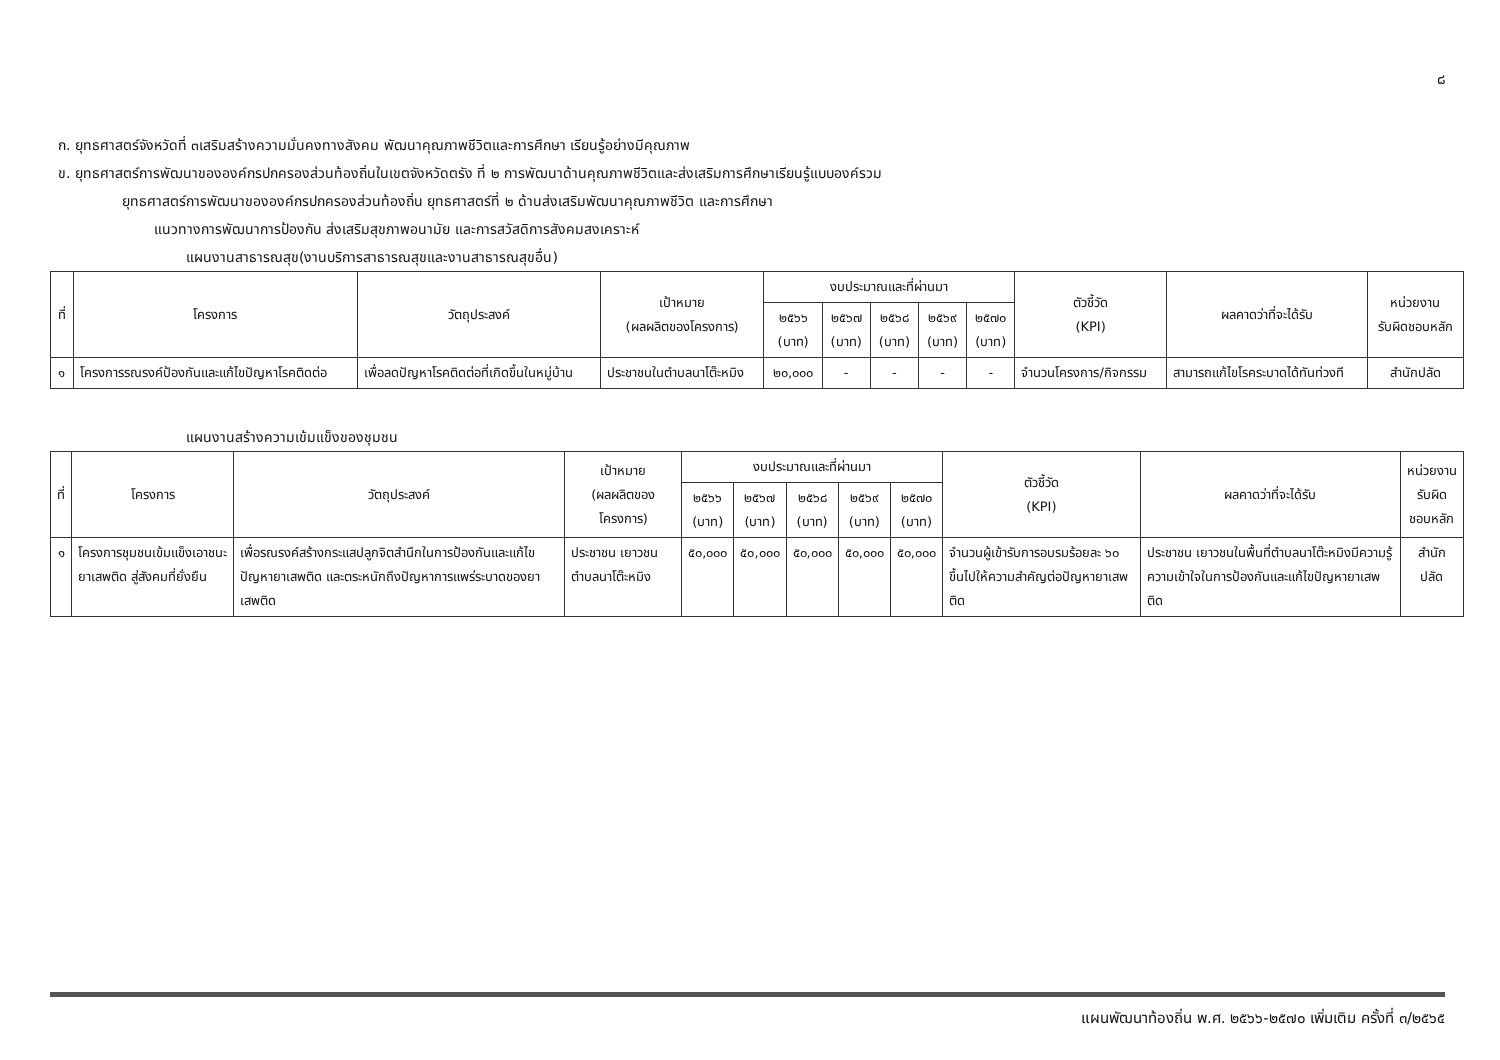๘
ก. ยุทธศาสตร์จังหวัดที่ ๓เสริมสร้างความมั่นคงทางสังคม พัฒนาคุณภาพชีวิตและการศึกษา เรียนรู้อย่างมีคุณภาพ
ข. ยุทธศาสตร์การพัฒนาขององค์กรปกครองส่วนท้องถิ่นในเขตจังหวัดตรัง ที่ ๒ การพัฒนาด้านคุณภาพชีวิตและส่งเสริมการศึกษาเรียนรู้แบบองค์รวม
ยุทธศาสตร์การพัฒนาขององค์กรปกครองส่วนท้องถิ่น ยุทธศาสตร์ที่ ๒ ด้านส่งเสริมพัฒนาคุณภาพชีวิต และการศึกษา
แนวทางการพัฒนาการป้องกัน ส่งเสริมสุขภาพอนามัย และการสวัสดิการสังคมสงเคราะห์
แผนงานสาธารณสุข(งานบริการสาธารณสุขและงานสาธารณสุขอื่น)
| ที่ | โครงการ | วัตถุประสงค์ | เป้าหมาย (ผลผลิตของโครงการ) | งบประมาณและที่ผ่านมา | | | | | ตัวชี้วัด (KPI) | ผลคาดว่าที่จะได้รับ | หน่วยงาน รับผิดชอบหลัก |
| --- | --- | --- | --- | --- | --- | --- | --- | --- | --- | --- | --- |
| | | | | ๒๕๖๖ (บาท) | ๒๕๖๗ (บาท) | ๒๕๖๘ (บาท) | ๒๕๖๙ (บาท) | ๒๕๗๐ (บาท) | | | |
| ๑ | โครงการรณรงค์ป้องกันและแก้ไขปัญหาโรคติดต่อ | เพื่อลดปัญหาโรคติดต่อที่เกิดขึ้นในหมู่บ้าน | ประชาชนในตำบลนาโต๊ะหมิง | ๒๐,๐๐๐ | - | - | - | - | จำนวนโครงการ/กิจกรรม | สามารถแก้ไขโรคระบาดได้ทันท่วงที | สำนักปลัด |
แผนงานสร้างความเข้มแข็งของชุมชน
| ที่ | โครงการ | วัตถุประสงค์ | เป้าหมาย (ผลผลิตของโครงการ) | งบประมาณและที่ผ่านมา | | | | | ตัวชี้วัด (KPI) | ผลคาดว่าที่จะได้รับ | หน่วยงาน รับผิดชอบหลัก |
| --- | --- | --- | --- | --- | --- | --- | --- | --- | --- | --- | --- |
| | | | | ๒๕๖๖ (บาท) | ๒๕๖๗ (บาท) | ๒๕๖๘ (บาท) | ๒๕๖๙ (บาท) | ๒๕๗๐ (บาท) | | | |
| ๑ | โครงการชุมชนเข้มแข็งเอาชนะยาเสพติด สู่สังคมที่ยั่งยืน | เพื่อรณรงค์สร้างกระแสปลูกจิตสำนึกในการป้องกันและแก้ไขปัญหายาเสพติด และตระหนักถึงปัญหาการแพร่ระบาดของยาเสพติด | ประชาชน เยาวชน ตำบลนาโต๊ะหมิง | ๕๐,๐๐๐ | ๕๐,๐๐๐ | ๕๐,๐๐๐ | ๕๐,๐๐๐ | ๕๐,๐๐๐ | จำนวนผู้เข้ารับการอบรมร้อยละ ๖๐ ขึ้นไปให้ความสำคัญต่อปัญหายาเสพติด | ประชาชน เยาวชนในพื้นที่ตำบลนาโต๊ะหมิงมีความรู้ความเข้าใจในการป้องกันและแก้ไขปัญหายาเสพติด | สำนักปลัด |
แผนพัฒนาท้องถิ่น พ.ศ. ๒๕๖๖-๒๕๗๐ เพิ่มเติม ครั้งที่ ๓/๒๕๖๕